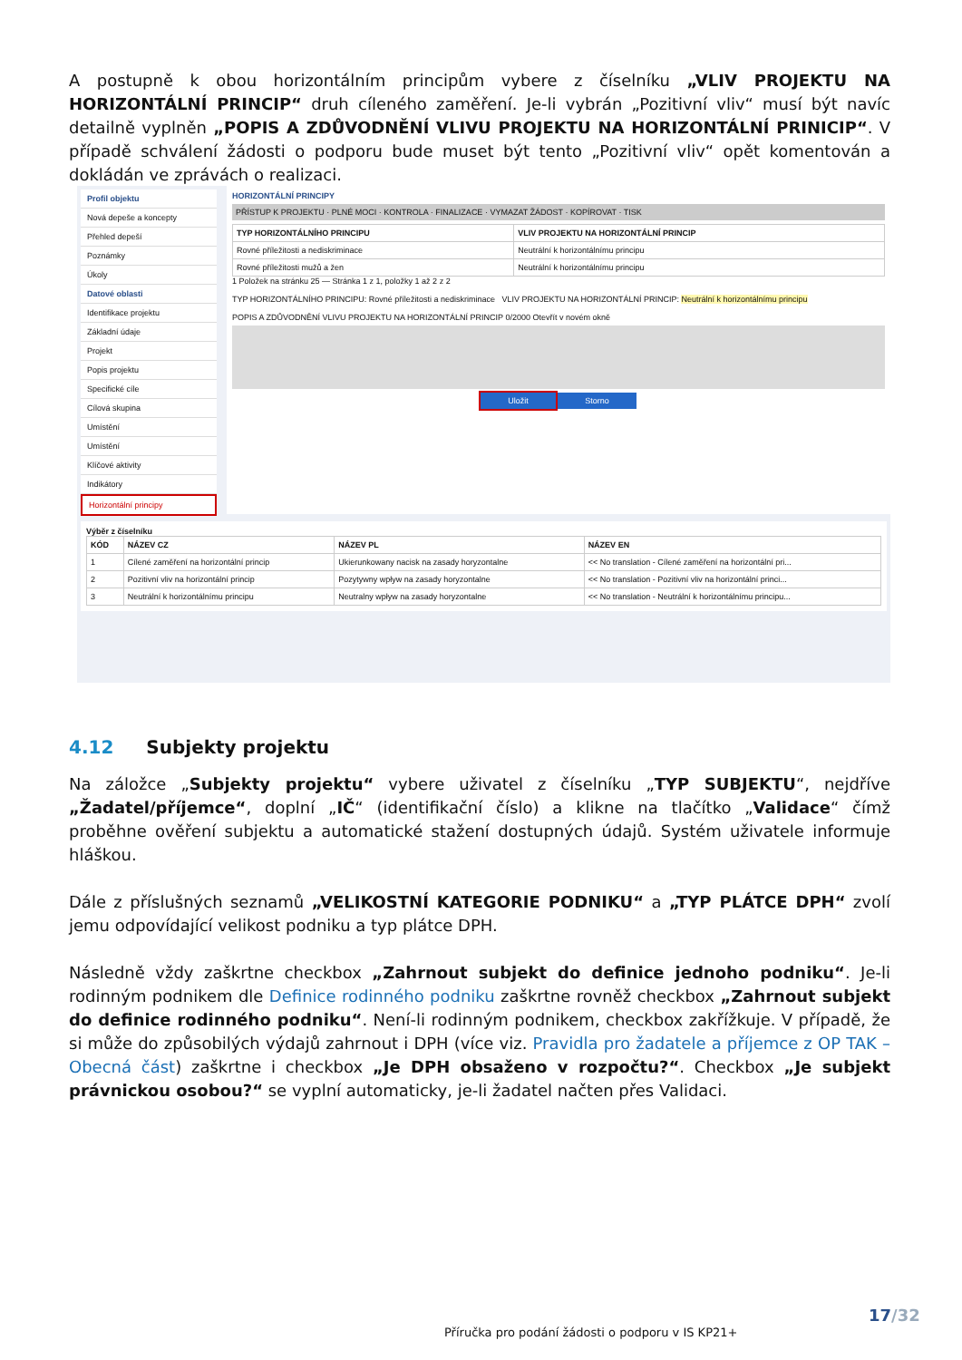A postupně k obou horizontálním principům vybere z číselníku „VLIV PROJEKTU NA HORIZONTÁLNÍ PRINCIP“ druh cíleného zaměření. Je-li vybrán „Pozitivní vliv“ musí být navíc detailně vyplněn „POPIS A ZDŮVODNĚNÍ VLIVU PROJEKTU NA HORIZONTÁLNÍ PRINICIP“. V případě schválení žádosti o podporu bude muset být tento „Pozitivní vliv“ opět komentován a dokládán ve zprávách o realizaci.
Profil objektu
Nová depeše a koncepty
Přehled depeší
Poznámky
Úkoly
Datové oblasti
Identifikace projektu
Základní údaje
Projekt
Popis projektu
Specifické cíle
Cílová skupina
Umístění
Umístění
Klíčové aktivity
Indikátory
Horizontální principy
HORIZONTÁLNÍ PRINCIPY
PŘÍSTUP K PROJEKTU · PLNÉ MOCI · KONTROLA · FINALIZACE · VYMAZAT ŽÁDOST · KOPÍROVAT · TISK
| TYP HORIZONTÁLNÍHO PRINCIPU | VLIV PROJEKTU NA HORIZONTÁLNÍ PRINCIP |
| --- | --- |
| Rovné příležitosti a nediskriminace | Neutrální k horizontálnímu principu |
| Rovné příležitosti mužů a žen | Neutrální k horizontálnímu principu |
1 Položek na stránku 25 — Stránka 1 z 1, položky 1 až 2 z 2
TYP HORIZONTÁLNÍHO PRINCIPU: Rovné příležitosti a nediskriminace VLIV PROJEKTU NA HORIZONTÁLNÍ PRINCIP: Neutrální k horizontálnímu principu
POPIS A ZDŮVODNĚNÍ VLIVU PROJEKTU NA HORIZONTÁLNÍ PRINCIP 0/2000 Otevřít v novém okně
Uložit Storno
Výběr z číselníku
| KÓD | NÁZEV CZ | NÁZEV PL | NÁZEV EN |
| --- | --- | --- | --- |
| 1 | Cílené zaměření na horizontální princip | Ukierunkowany nacisk na zasady horyzontalne | << No translation - Cílené zaměření na horizontální pri... |
| 2 | Pozitivní vliv na horizontální princip | Pozytywny wpływ na zasady horyzontalne | << No translation - Pozitivní vliv na horizontální princi... |
| 3 | Neutrální k horizontálnímu principu | Neutralny wpływ na zasady horyzontalne | << No translation - Neutrální k horizontálnímu principu... |
4.12 Subjekty projektu
Na záložce „Subjekty projektu“ vybere uživatel z číselníku „TYP SUBJEKTU“, nejdříve „Žadatel/příjemce“, doplní „IČ“ (identifikační číslo) a klikne na tlačítko „Validace“ čímž proběhne ověření subjektu a automatické stažení dostupných údajů. Systém uživatele informuje hláškou.
Dále z příslušných seznamů „VELIKOSTNÍ KATEGORIE PODNIKU“ a „TYP PLÁTCE DPH“ zvolí jemu odpovídající velikost podniku a typ plátce DPH.
Následně vždy zaškrtne checkbox „Zahrnout subjekt do definice jednoho podniku“. Je-li rodinným podnikem dle Definice rodinného podniku zaškrtne rovněž checkbox „Zahrnout subjekt do definice rodinného podniku“. Není-li rodinným podnikem, checkbox zakřížkuje. V případě, že si může do způsobilých výdajů zahrnout i DPH (více viz. Pravidla pro žadatele a příjemce z OP TAK – Obecná část) zaškrtne i checkbox „Je DPH obsaženo v rozpočtu?“. Checkbox „Je subjekt právnickou osobou?“ se vyplní automaticky, je-li žadatel načten přes Validaci.
17/32
Příručka pro podání žádosti o podporu v IS KP21+